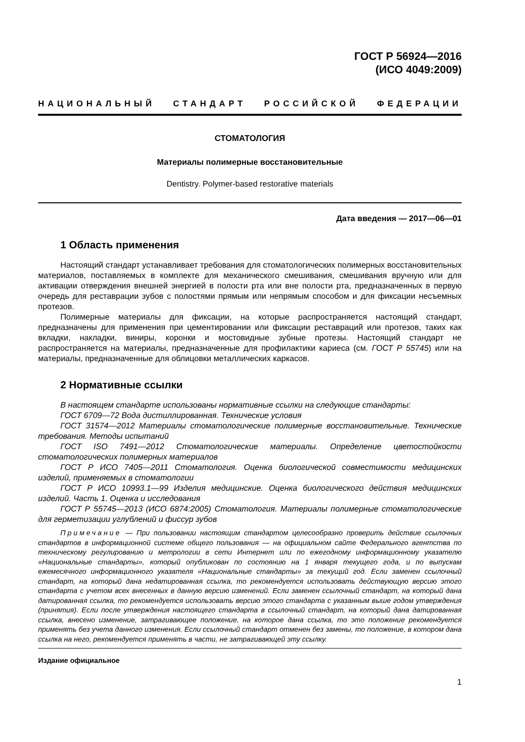ГОСТ Р 56924—2016
(ИСО 4049:2009)
НАЦИОНАЛЬНЫЙ СТАНДАРТ РОССИЙСКОЙ ФЕДЕРАЦИИ
СТОМАТОЛОГИЯ
Материалы полимерные восстановительные
Dentistry. Polymer-based restorative materials
Дата введения — 2017—06—01
1 Область применения
Настоящий стандарт устанавливает требования для стоматологических полимерных восстановительных материалов, поставляемых в комплекте для механического смешивания, смешивания вручную или для активации отверждения внешней энергией в полости рта или вне полости рта, предназначенных в первую очередь для реставрации зубов с полостями прямым или непрямым способом и для фиксации несъемных протезов.
Полимерные материалы для фиксации, на которые распространяется настоящий стандарт, предназначены для применения при цементировании или фиксации реставраций или протезов, таких как вкладки, накладки, виниры, коронки и мостовидные зубные протезы. Настоящий стандарт не распространяется на материалы, предназначенные для профилактики кариеса (см. ГОСТ Р 55745) или на материалы, предназначенные для облицовки металлических каркасов.
2 Нормативные ссылки
В настоящем стандарте использованы нормативные ссылки на следующие стандарты:
ГОСТ 6709—72 Вода дистиллированная. Технические условия
ГОСТ 31574—2012 Материалы стоматологические полимерные восстановительные. Технические требования. Методы испытаний
ГОСТ ISO 7491—2012 Стоматологические материалы. Определение цветостойкости стоматологических полимерных материалов
ГОСТ Р ИСО 7405—2011 Стоматология. Оценка биологической совместимости медицинских изделий, применяемых в стоматологии
ГОСТ Р ИСО 10993.1—99 Изделия медицинские. Оценка биологического действия медицинских изделий. Часть 1. Оценка и исследования
ГОСТ Р 55745—2013 (ИСО 6874:2005) Стоматология. Материалы полимерные стоматологические для герметизации углублений и фиссур зубов
Примечание — При пользовании настоящим стандартом целесообразно проверить действие ссылочных стандартов в информационной системе общего пользования — на официальном сайте Федерального агентства по техническому регулированию и метрологии в сети Интернет или по ежегодному информационному указателю «Национальные стандарты», который опубликован по состоянию на 1 января текущего года, и по выпускам ежемесячного информационного указателя «Национальные стандарты» за текущий год. Если заменен ссылочный стандарт, на который дана недатированная ссылка, то рекомендуется использовать действующую версию этого стандарта с учетом всех внесенных в данную версию изменений. Если заменен ссылочный стандарт, на который дана датированная ссылка, то рекомендуется использовать версию этого стандарта с указанным выше годом утверждения (принятия). Если после утверждения настоящего стандарта в ссылочный стандарт, на который дана датированная ссылка, внесено изменение, затрагивающее положение, на которое дана ссылка, то это положение рекомендуется применять без учета данного изменения. Если ссылочный стандарт отменен без замены, то положение, в котором дана ссылка на него, рекомендуется применять в части, не затрагивающей эту ссылку.
Издание официальное
1